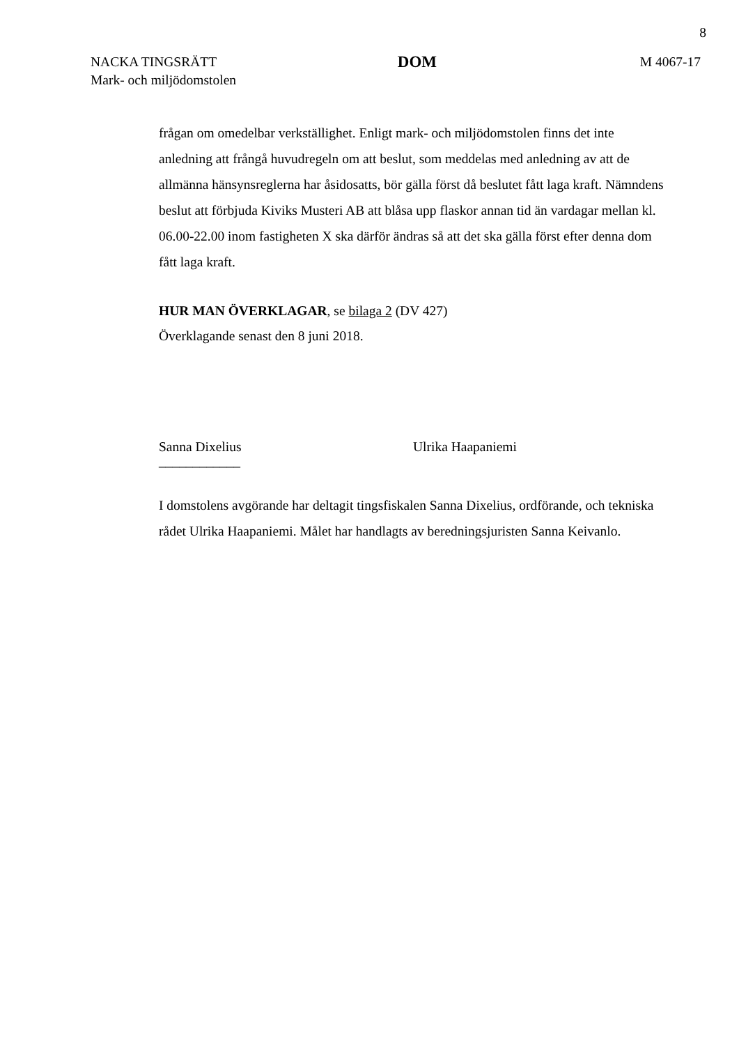8
NACKA TINGSRÄTT
Mark- och miljödomstolen
DOM
M 4067-17
frågan om omedelbar verkställighet. Enligt mark- och miljödomstolen finns det inte anledning att frångå huvudregeln om att beslut, som meddelas med anledning av att de allmänna hänsynsreglerna har åsidosatts, bör gälla först då beslutet fått laga kraft. Nämndens beslut att förbjuda Kiviks Musteri AB att blåsa upp flaskor annan tid än vardagar mellan kl. 06.00-22.00 inom fastigheten X ska därför ändras så att det ska gälla först efter denna dom fått laga kraft.
HUR MAN ÖVERKLAGAR, se bilaga 2 (DV 427)
Överklagande senast den 8 juni 2018.
Sanna Dixelius Ulrika Haapaniemi
____________
I domstolens avgörande har deltagit tingsfiskalen Sanna Dixelius, ordförande, och tekniska rådet Ulrika Haapaniemi. Målet har handlagts av beredningsjuristen Sanna Keivanlo.